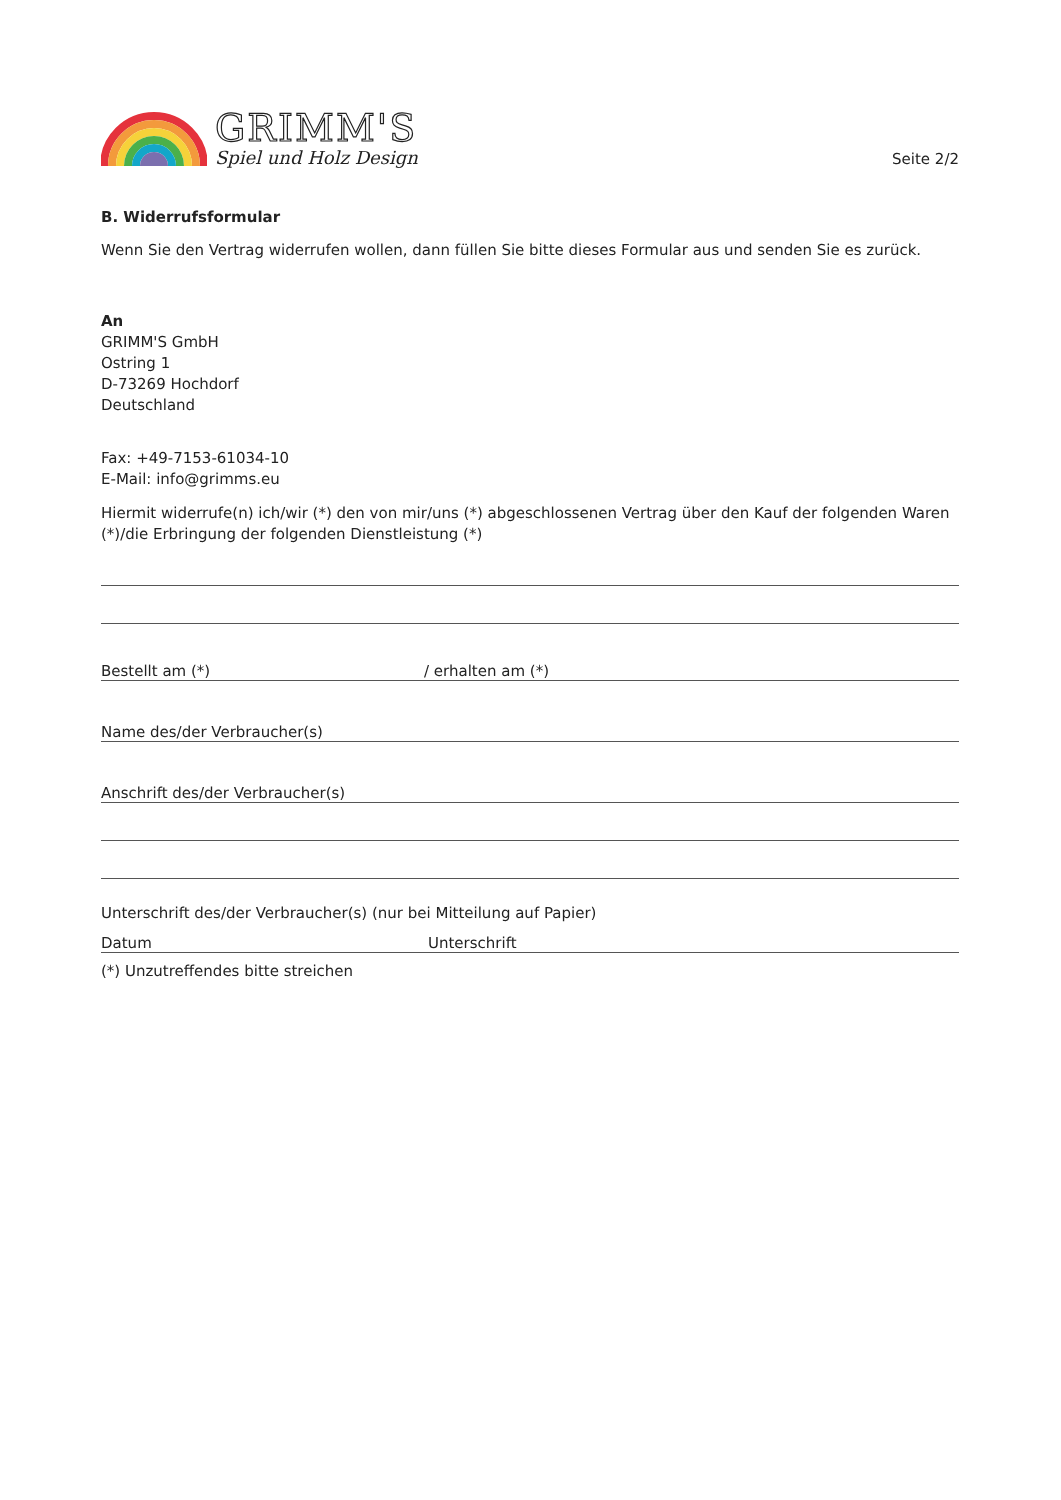GRIMM'S
Spiel und Holz Design
Seite 2/2
B. Widerrufsformular
Wenn Sie den Vertrag widerrufen wollen, dann füllen Sie bitte dieses Formular aus und senden Sie es zurück.
An
GRIMM'S GmbH
Ostring 1
D-73269 Hochdorf
Deutschland
Fax: +49-7153-61034-10
E-Mail: info@grimms.eu
Hiermit widerrufe(n) ich/wir (*) den von mir/uns (*) abgeschlossenen Vertrag über den Kauf der folgenden Waren (*)/die Erbringung der folgenden Dienstleistung (*)
Bestellt am (*) / erhalten am (*)
Name des/der Verbraucher(s)
Anschrift des/der Verbraucher(s)
Unterschrift des/der Verbraucher(s) (nur bei Mitteilung auf Papier)
Datum Unterschrift
(*) Unzutreffendes bitte streichen